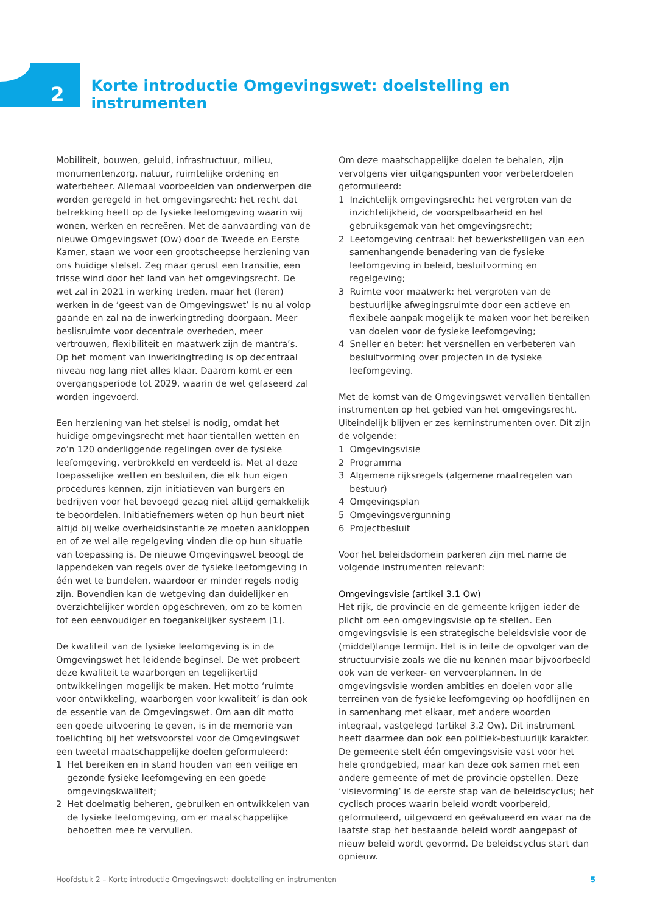2
Korte introductie Omgevingswet: doelstelling en instrumenten
Mobiliteit, bouwen, geluid, infrastructuur, milieu, monumentenzorg, natuur, ruimtelijke ordening en waterbeheer. Allemaal voorbeelden van onderwerpen die worden geregeld in het omgevingsrecht: het recht dat betrekking heeft op de fysieke leefomgeving waarin wij wonen, werken en recreëren. Met de aanvaarding van de nieuwe Omgevingswet (Ow) door de Tweede en Eerste Kamer, staan we voor een grootscheepse herziening van ons huidige stelsel. Zeg maar gerust een transitie, een frisse wind door het land van het omgevingsrecht. De wet zal in 2021 in werking treden, maar het (leren) werken in de ‘geest van de Omgevingswet’ is nu al volop gaande en zal na de inwerkingtreding doorgaan. Meer beslisruimte voor decentrale overheden, meer vertrouwen, flexibiliteit en maatwerk zijn de mantra’s. Op het moment van inwerkingtreding is op decentraal niveau nog lang niet alles klaar. Daarom komt er een overgangsperiode tot 2029, waarin de wet gefaseerd zal worden ingevoerd.
Een herziening van het stelsel is nodig, omdat het huidige omgevingsrecht met haar tientallen wetten en zo’n 120 onderliggende regelingen over de fysieke leefomgeving, verbrokkeld en verdeeld is. Met al deze toepasselijke wetten en besluiten, die elk hun eigen procedures kennen, zijn initiatieven van burgers en bedrijven voor het bevoegd gezag niet altijd gemakkelijk te beoordelen. Initiatiefnemers weten op hun beurt niet altijd bij welke overheidsinstantie ze moeten aankloppen en of ze wel alle regelgeving vinden die op hun situatie van toepassing is. De nieuwe Omgevingswet beoogt de lappendeken van regels over de fysieke leefomgeving in één wet te bundelen, waardoor er minder regels nodig zijn. Bovendien kan de wetgeving dan duidelijker en overzichtelijker worden opgeschreven, om zo te komen tot een eenvoudiger en toegankelijker systeem [1].
De kwaliteit van de fysieke leefomgeving is in de Omgevingswet het leidende beginsel. De wet probeert deze kwaliteit te waarborgen en tegelijkertijd ontwikkelingen mogelijk te maken. Het motto ‘ruimte voor ontwikkeling, waarborgen voor kwaliteit’ is dan ook de essentie van de Omgevingswet. Om aan dit motto een goede uitvoering te geven, is in de memorie van toelichting bij het wetsvoorstel voor de Omgevingswet een tweetal maatschappelijke doelen geformuleerd:
1 Het bereiken en in stand houden van een veilige en gezonde fysieke leefomgeving en een goede omgevingskwaliteit;
2 Het doelmatig beheren, gebruiken en ontwikkelen van de fysieke leefomgeving, om er maatschappelijke behoeften mee te vervullen.
Om deze maatschappelijke doelen te behalen, zijn vervolgens vier uitgangspunten voor verbeterdoelen geformuleerd:
1 Inzichtelijk omgevingsrecht: het vergroten van de inzichtelijkheid, de voorspelbaarheid en het gebruiksgemak van het omgevingsrecht;
2 Leefomgeving centraal: het bewerkstelligen van een samenhangende benadering van de fysieke leefomgeving in beleid, besluitvorming en regelgeving;
3 Ruimte voor maatwerk: het vergroten van de bestuurlijke afwegingsruimte door een actieve en flexibele aanpak mogelijk te maken voor het bereiken van doelen voor de fysieke leefomgeving;
4 Sneller en beter: het versnellen en verbeteren van besluitvorming over projecten in de fysieke leefomgeving.
Met de komst van de Omgevingswet vervallen tientallen instrumenten op het gebied van het omgevingsrecht. Uiteindelijk blijven er zes kerninstrumenten over. Dit zijn de volgende:
1 Omgevingsvisie
2 Programma
3 Algemene rijksregels (algemene maatregelen van bestuur)
4 Omgevingsplan
5 Omgevingsvergunning
6 Projectbesluit
Voor het beleidsdomein parkeren zijn met name de volgende instrumenten relevant:
Omgevingsvisie (artikel 3.1 Ow)
Het rijk, de provincie en de gemeente krijgen ieder de plicht om een omgevingsvisie op te stellen. Een omgevingsvisie is een strategische beleidsvisie voor de (middel)lange termijn. Het is in feite de opvolger van de structuurvisie zoals we die nu kennen maar bijvoorbeeld ook van de verkeer- en vervoerplannen. In de omgevingsvisie worden ambities en doelen voor alle terreinen van de fysieke leefomgeving op hoofdlijnen en in samenhang met elkaar, met andere woorden integraal, vastgelegd (artikel 3.2 Ow). Dit instrument heeft daarmee dan ook een politiek-bestuurlijk karakter. De gemeente stelt één omgevingsvisie vast voor het hele grondgebied, maar kan deze ook samen met een andere gemeente of met de provincie opstellen. Deze ‘visievorming’ is de eerste stap van de beleidscyclus; het cyclisch proces waarin beleid wordt voorbereid, geformuleerd, uitgevoerd en geëvalueerd en waar na de laatste stap het bestaande beleid wordt aangepast of nieuw beleid wordt gevormd. De beleidscyclus start dan opnieuw.
Hoofdstuk 2 – Korte introductie Omgevingswet: doelstelling en instrumenten 5